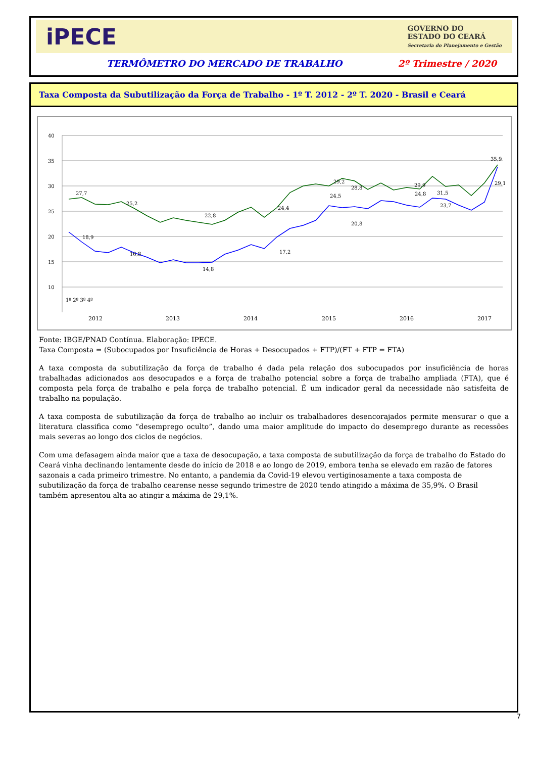iPECE
GOVERNO DO
ESTADO DO CEARÁ
Secretaria do Planejamento e Gestão
TERMÔMETRO DO MERCADO DE TRABALHO 2º Trimestre / 2020
Taxa Composta da Subutilização da Força de Trabalho - 1º T. 2012 - 2º T. 2020 - Brasil e Ceará
40
35
30
25
20
15
10
27,7
25,2
22,8
24,4
28,8
31,5
35,9
29,1
29,9
29,2
18,9
16,8
14,8
17,2
20,8
23,7
24,8
24,5
1º 2º 3º 4º
2012
2013
2014
2015
2016
2017
Fonte: IBGE/PNAD Contínua. Elaboração: IPECE.
Taxa Composta = (Subocupados por Insuficiência de Horas + Desocupados + FTP)/(FT + FTP = FTA)
A taxa composta da subutilização da força de trabalho é dada pela relação dos subocupados por insuficiência de horas trabalhadas adicionados aos desocupados e a força de trabalho potencial sobre a força de trabalho ampliada (FTA), que é composta pela força de trabalho e pela força de trabalho potencial. É um indicador geral da necessidade não satisfeita de trabalho na população.
A taxa composta de subutilização da força de trabalho ao incluir os trabalhadores desencorajados permite mensurar o que a literatura classifica como “desemprego oculto”, dando uma maior amplitude do impacto do desemprego durante as recessões mais severas ao longo dos ciclos de negócios.
Com uma defasagem ainda maior que a taxa de desocupação, a taxa composta de subutilização da força de trabalho do Estado do Ceará vinha declinando lentamente desde do início de 2018 e ao longo de 2019, embora tenha se elevado em razão de fatores sazonais a cada primeiro trimestre. No entanto, a pandemia da Covid-19 elevou vertiginosamente a taxa composta de subutilização da força de trabalho cearense nesse segundo trimestre de 2020 tendo atingido a máxima de 35,9%. O Brasil também apresentou alta ao atingir a máxima de 29,1%.
7